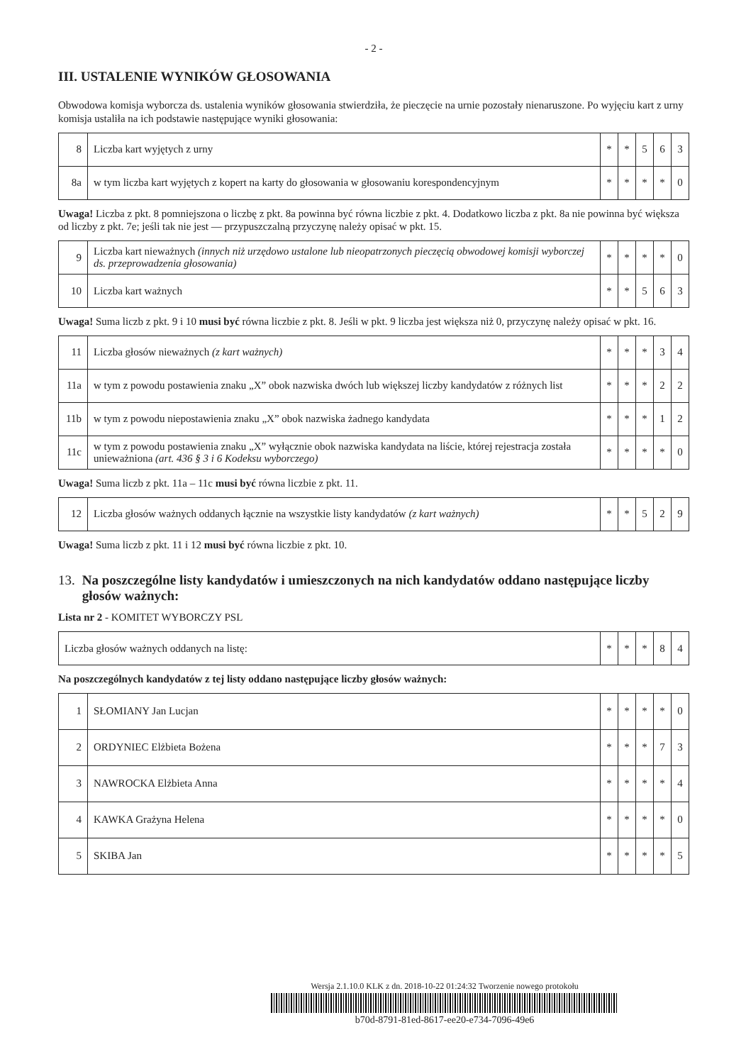- 2 -
III. USTALENIE WYNIKÓW GŁOSOWANIA
Obwodowa komisja wyborcza ds. ustalenia wyników głosowania stwierdziła, że pieczęcie na urnie pozostały nienaruszone. Po wyjęciu kart z urny komisja ustaliła na ich podstawie następujące wyniki głosowania:
| 8 | Liczba kart wyjętych z urny | * | * | 5 | 6 | 3 |
| 8a | w tym liczba kart wyjętych z kopert na karty do głosowania w głosowaniu korespondencyjnym | * | * | * | * | 0 |
Uwaga! Liczba z pkt. 8 pomniejszona o liczbę z pkt. 8a powinna być równa liczbie z pkt. 4. Dodatkowo liczba z pkt. 8a nie powinna być większa od liczby z pkt. 7e; jeśli tak nie jest — przypuszczalną przyczynę należy opisać w pkt. 15.
| 9 | Liczba kart nieważnych (innych niż urzędowo ustalone lub nieopatrzonych pieczęcią obwodowej komisji wyborczej ds. przeprowadzenia głosowania) | * | * | * | * | 0 |
| 10 | Liczba kart ważnych | * | * | 5 | 6 | 3 |
Uwaga! Suma liczb z pkt. 9 i 10 musi być równa liczbie z pkt. 8. Jeśli w pkt. 9 liczba jest większa niż 0, przyczynę należy opisać w pkt. 16.
| 11 | Liczba głosów nieważnych (z kart ważnych) | * | * | * | 3 | 4 |
| 11a | w tym z powodu postawienia znaku „X” obok nazwiska dwóch lub większej liczby kandydatów z różnych list | * | * | * | 2 | 2 |
| 11b | w tym z powodu niepostawienia znaku „X” obok nazwiska żadnego kandydata | * | * | * | 1 | 2 |
| 11c | w tym z powodu postawienia znaku „X” wyłącznie obok nazwiska kandydata na liście, której rejestracja została unieważniona (art. 436 § 3 i 6 Kodeksu wyborczego) | * | * | * | * | 0 |
Uwaga! Suma liczb z pkt. 11a – 11c musi być równa liczbie z pkt. 11.
| 12 | Liczba głosów ważnych oddanych łącznie na wszystkie listy kandydatów (z kart ważnych) | * | * | 5 | 2 | 9 |
Uwaga! Suma liczb z pkt. 11 i 12 musi być równa liczbie z pkt. 10.
13. Na poszczególne listy kandydatów i umieszczonych na nich kandydatów oddano następujące liczby głosów ważnych:
Lista nr 2 - KOMITET WYBORCZY PSL
| Liczba głosów ważnych oddanych na listę: | * | * | * | 8 | 4 |
Na poszczególnych kandydatów z tej listy oddano następujące liczby głosów ważnych:
| 1 | SŁOMIANY Jan Lucjan | * | * | * | * | 0 |
| 2 | ORDYNIEC Elżbieta Bożena | * | * | * | 7 | 3 |
| 3 | NAWROCKA Elżbieta Anna | * | * | * | * | 4 |
| 4 | KAWKA Grażyna Helena | * | * | * | * | 0 |
| 5 | SKIBA Jan | * | * | * | * | 5 |
Wersja 2.1.10.0 KLK z dn. 2018-10-22 01:24:32 Tworzenie nowego protokołu
b70d-8791-81ed-8617-ee20-e734-7096-49e6